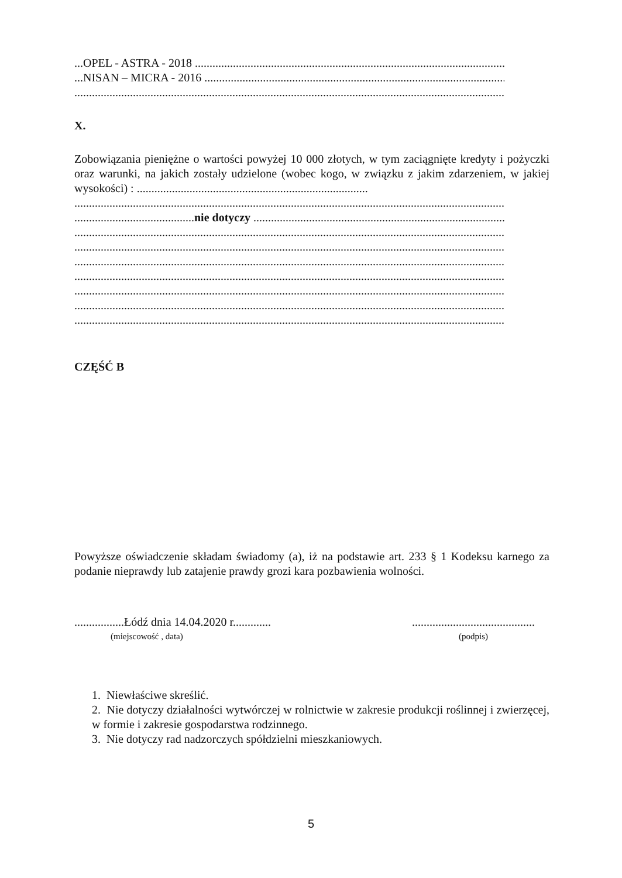...OPEL - ASTRA - 2018 ....................................................................................................................
...NISAN – MICRA - 2016 .................................................................................................................
.......................................................................................................................................................
X.
Zobowiązania pieniężne o wartości powyżej 10 000 złotych, w tym zaciągnięte kredyty i pożyczki oraz warunki, na jakich zostały udzielone (wobec kogo, w związku z jakim zdarzeniem, w jakiej wysokości) : ...............................................................................
.......................................................................................................................................................
.........................................nie dotyczy ..........................................................................................
.......................................................................................................................................................
.......................................................................................................................................................
.......................................................................................................................................................
.......................................................................................................................................................
.......................................................................................................................................................
.......................................................................................................................................................
.......................................................................................................................................................
CZĘŚĆ B
Powyższe oświadczenie składam świadomy (a), iż na podstawie art. 233 § 1 Kodeksu karnego za podanie nieprawdy lub zatajenie prawdy grozi kara pozbawienia wolności.
.................Łódź dnia 14.04.2020 r.............
(miejscowość , data)
..........................................
(podpis)
1. Niewłaściwe skreślić.
2. Nie dotyczy działalności wytwórczej w rolnictwie w zakresie produkcji roślinnej i zwierzęcej, w formie i zakresie gospodarstwa rodzinnego.
3. Nie dotyczy rad nadzorczych spółdzielni mieszkaniowych.
5